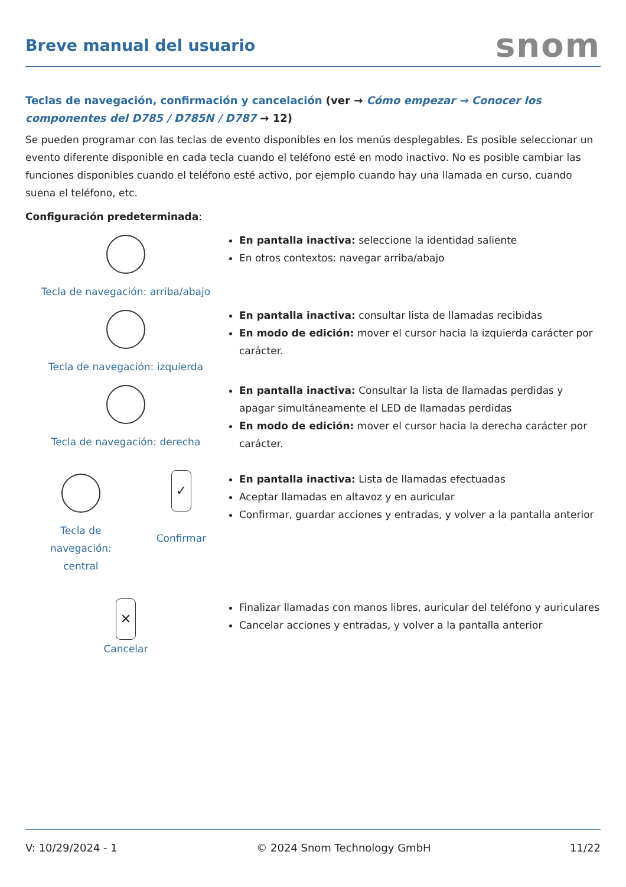Breve manual del usuario
snom
Teclas de navegación, confirmación y cancelación (ver → Cómo empezar → Conocer los componentes del D785 / D785N / D787 → 12)
Se pueden programar con las teclas de evento disponibles en los menús desplegables. Es posible seleccionar un evento diferente disponible en cada tecla cuando el teléfono esté en modo inactivo. No es posible cambiar las funciones disponibles cuando el teléfono esté activo, por ejemplo cuando hay una llamada en curso, cuando suena el teléfono, etc.
Configuración predeterminada:
Tecla de navegación: arriba/abajo En pantalla inactiva: seleccione la identidad saliente
En otros contextos: navegar arriba/abajo
Tecla de navegación: izquierda En pantalla inactiva: consultar lista de llamadas recibidas
En modo de edición: mover el cursor hacia la izquierda carácter por carácter.
Tecla de navegación: derecha En pantalla inactiva: Consultar la lista de llamadas perdidas y apagar simultáneamente el LED de llamadas perdidas
En modo de edición: mover el cursor hacia la derecha carácter por carácter.
Tecla de navegación: central
✓
Confirmar
En pantalla inactiva: Lista de llamadas efectuadas
Aceptar llamadas en altavoz y en auricular
Confirmar, guardar acciones y entradas, y volver a la pantalla anterior
✕
Cancelar
Finalizar llamadas con manos libres, auricular del teléfono y auriculares
Cancelar acciones y entradas, y volver a la pantalla anterior
V: 10/29/2024 - 1 © 2024 Snom Technology GmbH 11/22